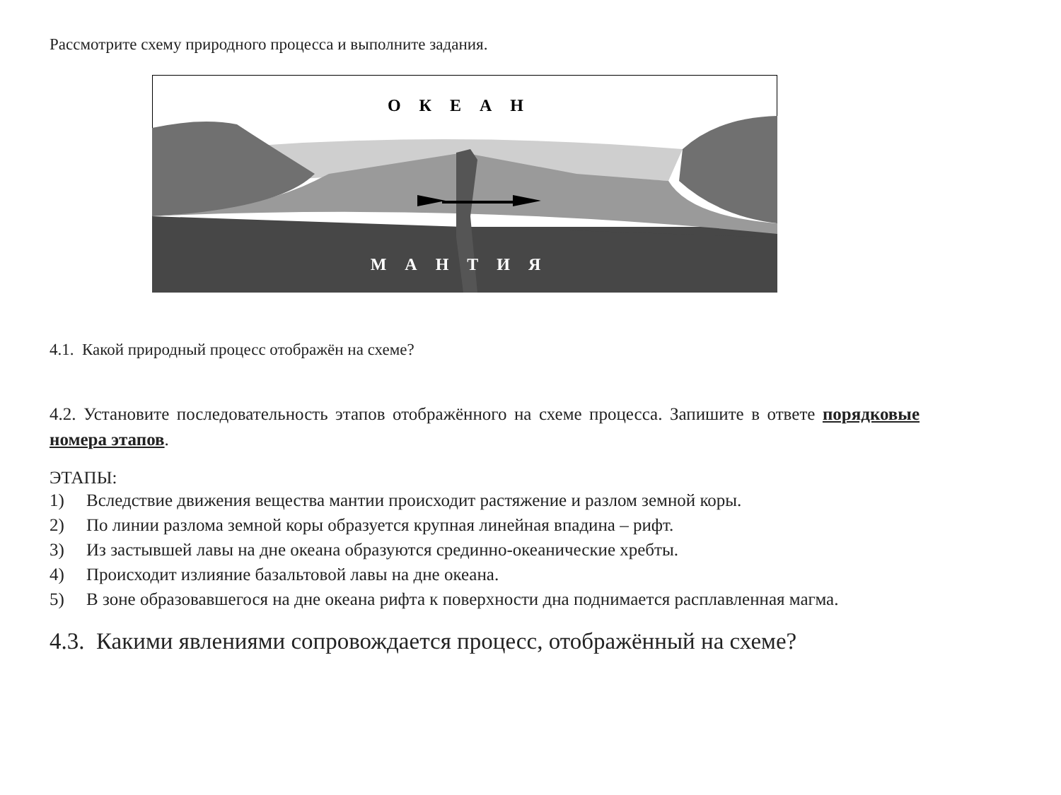Рассмотрите схему природного процесса и выполните задания.
ОКЕАН
МАНТИЯ
4.1. Какой природный процесс отображён на схеме?
4.2. Установите последовательность этапов отображённого на схеме процесса. Запишите в ответе порядковые номера этапов.
ЭТАПЫ:
1) Вследствие движения вещества мантии происходит растяжение и разлом земной коры.
2) По линии разлома земной коры образуется крупная линейная впадина – рифт.
3) Из застывшей лавы на дне океана образуются срединно-океанические хребты.
4) Происходит излияние базальтовой лавы на дне океана.
5) В зоне образовавшегося на дне океана рифта к поверхности дна поднимается расплавленная магма.
4.3. Какими явлениями сопровождается процесс, отображённый на схеме?